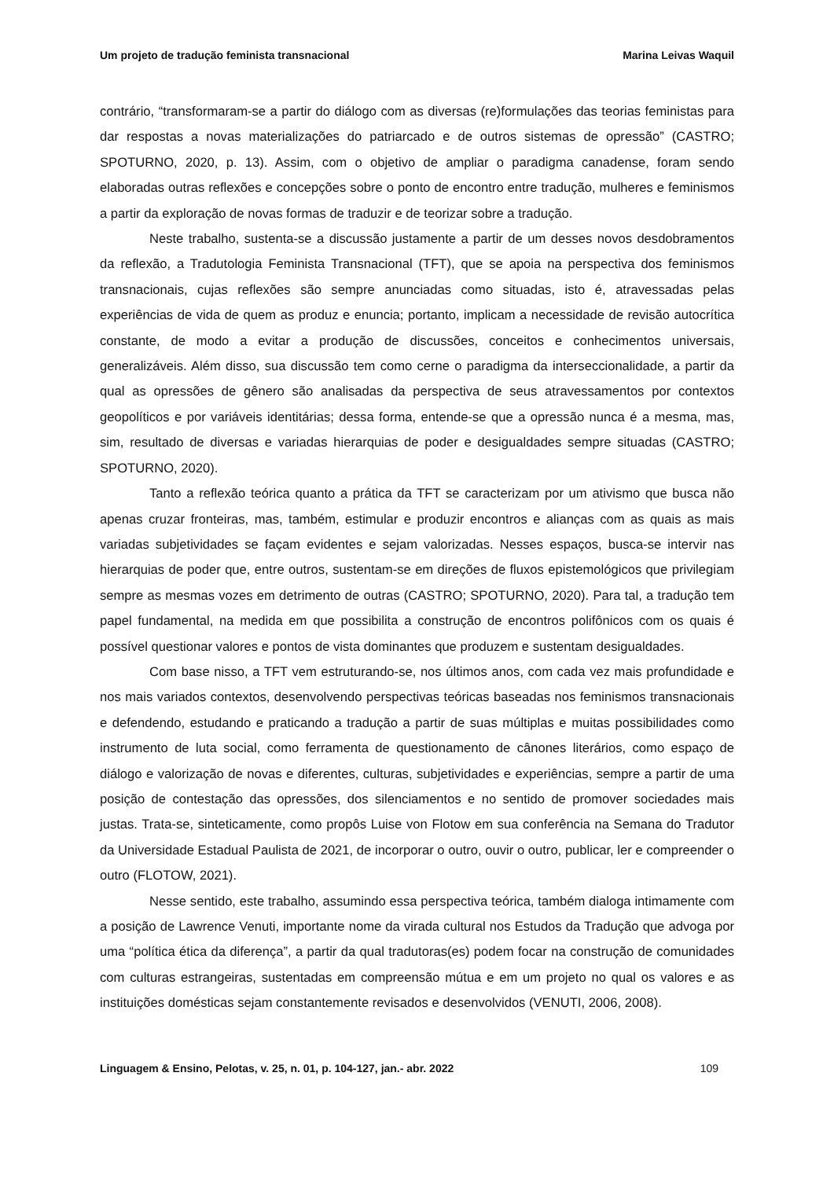Um projeto de tradução feminista transnacional Marina Leivas Waquil
contrário, “transformaram-se a partir do diálogo com as diversas (re)formulações das teorias feministas para dar respostas a novas materializações do patriarcado e de outros sistemas de opressão” (CASTRO; SPOTURNO, 2020, p. 13). Assim, com o objetivo de ampliar o paradigma canadense, foram sendo elaboradas outras reflexões e concepções sobre o ponto de encontro entre tradução, mulheres e feminismos a partir da exploração de novas formas de traduzir e de teorizar sobre a tradução.
Neste trabalho, sustenta-se a discussão justamente a partir de um desses novos desdobramentos da reflexão, a Tradutologia Feminista Transnacional (TFT), que se apoia na perspectiva dos feminismos transnacionais, cujas reflexões são sempre anunciadas como situadas, isto é, atravessadas pelas experiências de vida de quem as produz e enuncia; portanto, implicam a necessidade de revisão autocrítica constante, de modo a evitar a produção de discussões, conceitos e conhecimentos universais, generalizáveis. Além disso, sua discussão tem como cerne o paradigma da interseccionalidade, a partir da qual as opressões de gênero são analisadas da perspectiva de seus atravessamentos por contextos geopolíticos e por variáveis identitárias; dessa forma, entende-se que a opressão nunca é a mesma, mas, sim, resultado de diversas e variadas hierarquias de poder e desigualdades sempre situadas (CASTRO; SPOTURNO, 2020).
Tanto a reflexão teórica quanto a prática da TFT se caracterizam por um ativismo que busca não apenas cruzar fronteiras, mas, também, estimular e produzir encontros e alianças com as quais as mais variadas subjetividades se façam evidentes e sejam valorizadas. Nesses espaços, busca-se intervir nas hierarquias de poder que, entre outros, sustentam-se em direções de fluxos epistemológicos que privilegiam sempre as mesmas vozes em detrimento de outras (CASTRO; SPOTURNO, 2020). Para tal, a tradução tem papel fundamental, na medida em que possibilita a construção de encontros polifônicos com os quais é possível questionar valores e pontos de vista dominantes que produzem e sustentam desigualdades.
Com base nisso, a TFT vem estruturando-se, nos últimos anos, com cada vez mais profundidade e nos mais variados contextos, desenvolvendo perspectivas teóricas baseadas nos feminismos transnacionais e defendendo, estudando e praticando a tradução a partir de suas múltiplas e muitas possibilidades como instrumento de luta social, como ferramenta de questionamento de cânones literários, como espaço de diálogo e valorização de novas e diferentes, culturas, subjetividades e experiências, sempre a partir de uma posição de contestação das opressões, dos silenciamentos e no sentido de promover sociedades mais justas. Trata-se, sinteticamente, como propôs Luise von Flotow em sua conferência na Semana do Tradutor da Universidade Estadual Paulista de 2021, de incorporar o outro, ouvir o outro, publicar, ler e compreender o outro (FLOTOW, 2021).
Nesse sentido, este trabalho, assumindo essa perspectiva teórica, também dialoga intimamente com a posição de Lawrence Venuti, importante nome da virada cultural nos Estudos da Tradução que advoga por uma “política ética da diferença”, a partir da qual tradutoras(es) podem focar na construção de comunidades com culturas estrangeiras, sustentadas em compreensão mútua e em um projeto no qual os valores e as instituições domésticas sejam constantemente revisados e desenvolvidos (VENUTI, 2006, 2008).
Linguagem & Ensino, Pelotas, v. 25, n. 01, p. 104-127, jan.- abr. 2022 109